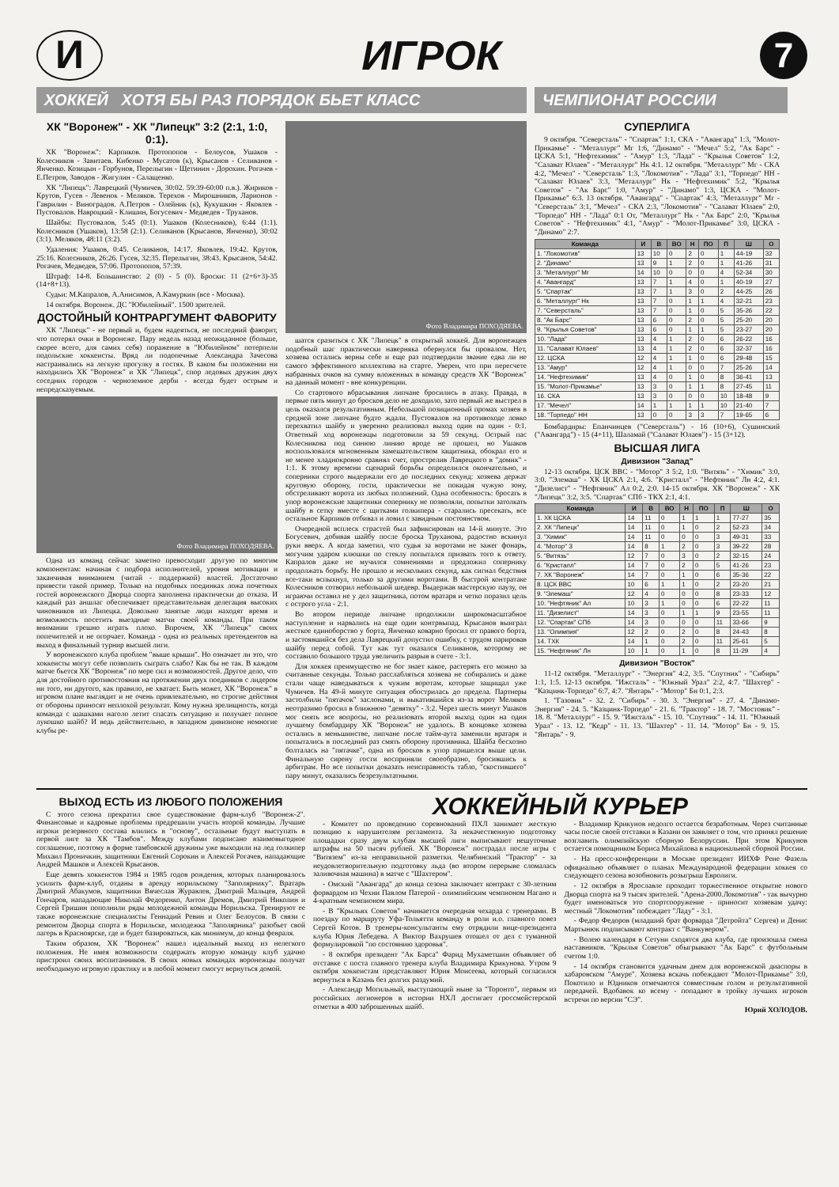И
ИГРОК
7
ХОККЕЙ ХОТЯ БЫ РАЗ ПОРЯДОК БЬЕТ КЛАСС ЧЕМПИОНАТ РОССИИ
ХК "Воронеж" - ХК "Липецк" 3:2 (2:1, 1:0, 0:1).
ХК "Воронеж": Карпиков. Протопопов - Белоусов, Ушаков - Колесников - Завитаев. Кибенко - Мусатов (к), Крысанов - Селиванов - Янченко. Козицын - Горбунов, Перелыгин - Щетинин - Дорохин. Рогачев - Е.Петров, Заводов - Жигулин - Салащенко.
ХК "Липецк": Лаврецкий (Чумичев, 30:02. 59:39-60:00 п.в.). Жириков - Крутов, Гусев - Левенок - Меляков. Терехов - Мирошников, Ларионов - Гаврилин - Виноградов. А.Петров - Олейник (к), Кукушкин - Яковлев - Пустовалов. Навроцкий - Клишин, Богусевич - Медведев - Труханов.
Шайбы: Пустовалов, 5:45 (0:1). Ушаков (Колесников), 6:44 (1:1). Колесников (Ушаков), 13:58 (2:1). Селиванов (Крысанов, Янченко), 30:02 (3:1). Меляков, 48:11 (3:2).
Удаления: Ушаков, 0:45. Селиванов, 14:17. Яковлев, 19:42. Крутов, 25:16. Колесников, 26:26. Гусев, 32:35. Перелыгин, 38:43. Крысанов, 54:42. Рогачев, Медведев, 57:06. Протопопов, 57:39.
Штраф: 14-8. Большинство: 2 (0) - 5 (0). Броски: 11 (2+6+3)-35 (14+8+13).
Судьи: М.Капралов, А.Анисимов, А.Камуркин (все - Москва).
14 октября. Воронеж. ДС "Юбилейный". 1500 зрителей.
ДОСТОЙНЫЙ КОНТРАРГУМЕНТ ФАВОРИТУ
ХК "Липецк" - не первый и, будем надеяться, не последний фаворит, что потерял очки в Воронеже. Пару недель назад неожиданное (больше, скорее всего, для самих себя) поражение в "Юбилейном" потерпели подольские хоккеисты. Вряд ли подопечные Александра Зачесова настраивались на легкую прогулку в гостях. В каком бы положении ни находились ХК "Воронеж" и ХК "Липецк", спор ледовых дружин двух соседних городов - черноземное дерби - всегда будет острым и непредсказуемым.
Фото Владимира ПОХОДЯЕВА.
Одна из команд сейчас заметно превосходит другую по многим компонентам: начиная с подбора исполнителей, уровня мотивации и заканчивая вниманием (читай - поддержкой) властей. Достаточно привести такой пример. Только на подобных поединках ложа почетных гостей воронежского Дворца спорта заполнена практически до отказа. И каждый раз аншлаг обеспечивает представительная делегация высоких чиновников из Липецка. Довольно занятые люди находят время и возможность посетить выездные матчи своей команды. При таком внимании грешно играть плохо. Впрочем, ХК "Липецк" своих попечителей и не огорчает. Команда - одна из реальных претендентов на выход в финальный турнир высшей лиги.
У воронежского клуба проблем "выше крыши". Но означает ли это, что хоккеисты могут себе позволить сыграть слабо? Как бы не так. В каждом матче бьется ХК "Воронеж" по мере сил и возможностей. Другое дело, что для достойного противостояния на протяжении двух поединков с лидером ни того, ни другого, как правило, не хватает. Быть может, ХК "Воронеж" в игровом плане выглядит и не очень привлекательно, но строгие действия от обороны приносят неплохой результат. Кому нужна зрелищность, когда команда с шашками наголо летит спасать ситуацию и получает полное лукошко шайб? И ведь действительно, в западном дивизионе немногие клубы ре-
Фото Владимира ПОХОДЯЕВА.
шатся сразиться с ХК "Липецк" в открытый хоккей. Для воронежцев подобный шаг практически наверняка обернулся бы провалом. Нет, хозяева остались верны себе и еще раз подтвердили звание едва ли не самого эффективного коллектива на старте. Уверен, что при пересчете набранных очков на сумму вложенных в команду средств ХК "Воронеж" на данный момент - вне конкуренции.
Со стартового вбрасывания липчане бросились в атаку. Правда, в первые пять минут до бросков дело не доходило, зато первый же выстрел в цель оказался результативным. Небольшой позиционный промах хозяев в средней зоне липчане будто ждали. Пустовалов на противоходе ловко перехватил шайбу и уверенно реализовал выход один на один - 0:1. Ответный ход воронежцы подготовили за 59 секунд. Острый пас Колесникова под синюю линию вроде не прошел, но Ушаков воспользовался мгновенным замешательством защитника, обокрал его и не менее хладнокровно сравнял счет, прострелив Лаврецкого в "домик" - 1:1. К этому времени сценарий борьбы определился окончательно, и соперники строго выдержали его до последних секунд: хозяева держат круговую оборону, гости, практически не покидая чужую зону, обстреливают ворота из любых положений. Одна особенность: бросать в упор воронежские защитники сопернику не позволяли, попытки затолкать шайбу в сетку вместе с щитками голкипера - старались пресекать, все остальное Карпиков отбивал и ловил с завидным постоянством.
Очередной всплеск страстей был зафиксирован на 14-й минуте. Это Богусевич, добивая шайбу после броска Труханова, радостно вскинул руки вверх. А когда заметил, что судья за воротами не зажег фонарь, могучим ударом клюшки по стеклу попытался призвать того к ответу. Капралов даже не мучился сомнениями и предложил сопернику продолжать борьбу. Не прошло и нескольких секунд, как сигнал бедствия все-таки вспыхнул, только за другими воротами. В быстрой контратаке Колесников сотворил небольшой шедевр. Выдержав мастерскую паузу, он играючи оставил не у дел защитника, потом вратаря и четко поразил цель с острого угла - 2:1.
Во втором периоде липчане продолжили широкомасштабное наступление и нарвались на еще один контрвыпад. Крысанов выиграл жесткое единоборство у борта, Янченко коварно бросил от правого борта, и застоявшийся без дела Лаврецкий допустил ошибку, с трудом парировав шайбу перед собой. Тут как тут оказался Селиванов, которому не составило большого труда увеличить разрыв в счете - 3:1.
Для хоккея преимущество не бог знает какое, растерять его можно за считанные секунды. Только расслабляться хозяева не собирались и даже стали чаще наведываться к чужим воротам, которые защищал уже Чумичев. На 49-й минуте ситуация обострилась до предела. Партнеры застолбили "пятачок" заслонами, и выкатившийся из-за ворот Меляков неотразимо бросил в ближнюю "девятку" - 3:2. Через шесть минут Ушаков мог снять все вопросы, но реализовать второй выход один на один лучшему бомбардиру ХК "Воронеж" не удалось. В концовке хозяева остались в меньшинстве, липчане после тайм-аута заменили вратаря и попытались в последний раз смять оборону противника. Шайба бесхозно болталась на "пятачке", одна из бросков в упор пришелся выше цели. Финальную сирену гости восприняли своеобразно, бросившись к арбитрам. Но все попытки доказать неисправность табло, "скостившего" пару минут, оказались безрезультатными.
СУПЕРЛИГА
9 октября. "Северсталь" - "Спартак" 1:1, СКА - "Авангард" 1:3, "Молот-Прикамье" - "Металлург" Мг 1:6, "Динамо" - "Мечел" 5:2, "Ак Барс" - ЦСКА 5:1, "Нефтехимик" - "Амур" 1:3, "Лада" - "Крылья Советов" 1:2, "Салават Юлаев" - "Металлург" Нк 4:1. 12 октября. "Металлург" Мг - СКА 4:2, "Мечел" - "Северсталь" 1:3, "Локомотив" - "Лада" 3:1, "Торпедо" НН - "Салават Юлаев" 3:3, "Металлург" Нк - "Нефтехимик" 5:2, "Крылья Советов" - "Ак Барс" 1:0, "Амур" - "Динамо" 1:3, ЦСКА - "Молот-Прикамье" 6:3. 13 октября. "Авангард" - "Спартак" 4:3, "Металлург" Мг - "Северсталь" 3:1, "Мечел" - СКА 2:3, "Локомотив" - "Салават Юлаев" 2:0, "Торпедо" НН - "Лада" 0:1 От, "Металлург" Нк - "Ак Барс" 2:0, "Крылья Советов" - "Нефтехимик" 4:1, "Амур" - "Молот-Прикамье" 3:0, ЦСКА - "Динамо" 2:7.
| Команда | И | В | ВО | Н | ПО | П | Ш | О |
| --- | --- | --- | --- | --- | --- | --- | --- | --- |
| 1. "Локомотив" | 13 | 10 | 0 | 2 | 0 | 1 | 44-19 | 32 |
| 2. "Динамо" | 13 | 9 | 1 | 2 | 0 | 1 | 41-26 | 31 |
| 3. "Металлург" Мг | 14 | 10 | 0 | 0 | 0 | 4 | 52-34 | 30 |
| 4. "Авангард" | 13 | 7 | 1 | 4 | 0 | 1 | 40-19 | 27 |
| 5. "Спартак" | 13 | 7 | 1 | 3 | 0 | 2 | 44-25 | 26 |
| 6. "Металлург" Нк | 13 | 7 | 0 | 1 | 1 | 4 | 32-21 | 23 |
| 7. "Северсталь" | 13 | 7 | 0 | 1 | 0 | 5 | 35-26 | 22 |
| 8. "Ак Барс" | 13 | 6 | 0 | 2 | 0 | 5 | 25-20 | 20 |
| 9. "Крылья Советов" | 13 | 6 | 0 | 1 | 1 | 5 | 23-27 | 20 |
| 10. "Лада" | 13 | 4 | 1 | 2 | 0 | 6 | 26-22 | 16 |
| 11. "Салават Юлаев" | 13 | 4 | 1 | 2 | 0 | 6 | 32-37 | 16 |
| 12. ЦСКА | 12 | 4 | 1 | 1 | 0 | 6 | 29-48 | 15 |
| 13. "Амур" | 12 | 4 | 1 | 0 | 0 | 7 | 25-26 | 14 |
| 14. "Нефтехимик" | 13 | 4 | 0 | 1 | 0 | 8 | 36-41 | 13 |
| 15. "Молот-Прикамье" | 13 | 3 | 0 | 1 | 1 | 8 | 27-45 | 11 |
| 16. СКА | 13 | 3 | 0 | 0 | 0 | 10 | 18-48 | 9 |
| 17. "Мечел" | 14 | 1 | 1 | 1 | 1 | 10 | 21-40 | 7 |
| 18. "Торпедо" НН | 13 | 0 | 0 | 3 | 3 | 7 | 19-65 | 6 |
Бомбардиры: Епанчинцев ("Северсталь") - 16 (10+6), Сушинский ("Авангард") - 15 (4+11), Шаламай ("Салават Юлаев") - 15 (3+12).
ВЫСШАЯ ЛИГА
Дивизион "Запад"
12-13 октября. ЦСК ВВС - "Мотор" З 5:2, 1:0. "Витязь" - "Химик" 3:0, 3:0. "Элемаш" - ХК ЦСКА 2:1, 4:6. "Кристалл" - "Нефтяник" Лн 4:2, 4:1. "Дизелист" - "Нефтяник" Ал 0:2, 2:0. 14-15 октября. ХК "Воронеж" - ХК "Липецк" 3:2, 3:5. "Спартак" СПб - ТКХ 2:1, 4:1.
| Команда | И | В | ВО | Н | ПО | П | Ш | О |
| --- | --- | --- | --- | --- | --- | --- | --- | --- |
| 1. ХК ЦСКА | 14 | 11 | 0 | 1 | 1 | 1 | 77-27 | 35 |
| 2. ХК "Липецк" | 14 | 11 | 0 | 1 | 0 | 2 | 52-23 | 34 |
| 3. "Химик" | 14 | 11 | 0 | 0 | 0 | 3 | 49-31 | 33 |
| 4. "Мотор" З | 14 | 8 | 1 | 2 | 0 | 3 | 39-22 | 28 |
| 5. "Витязь" | 12 | 7 | 0 | 3 | 0 | 2 | 32-15 | 24 |
| 6. "Кристалл" | 14 | 7 | 0 | 2 | 0 | 5 | 41-26 | 23 |
| 7. ХК "Воронеж" | 14 | 7 | 0 | 1 | 0 | 6 | 35-36 | 22 |
| 8. ЦСК ВВС | 10 | 6 | 1 | 1 | 0 | 2 | 23-20 | 21 |
| 9. "Элемаш" | 12 | 4 | 0 | 0 | 0 | 8 | 23-33 | 12 |
| 10. "Нефтяник" Ал | 10 | 3 | 1 | 0 | 0 | 6 | 22-22 | 11 |
| 11. "Дизелист" | 14 | 3 | 0 | 1 | 1 | 9 | 23-55 | 11 |
| 12. "Спартак" СПб | 14 | 3 | 0 | 0 | 0 | 11 | 33-66 | 9 |
| 13. "Олимпия" | 12 | 2 | 0 | 2 | 0 | 8 | 24-43 | 8 |
| 14. ТХК | 14 | 1 | 0 | 2 | 0 | 11 | 25-61 | 5 |
| 15. "Нефтяник" Лн | 10 | 1 | 0 | 1 | 0 | 8 | 11-29 | 4 |
Дивизион "Восток"
11-12 октября. "Металлург" - "Энергия" 4:2, 3:5. "Спутник" - "Сибирь" 1:1, 1:5. 12-13 октября. "Ижсталь" - "Южный Урал" 2:2, 4:7. "Шахтер" - "Казцинк-Торпедо" 6:7, 4:7. "Янтарь" - "Мотор" Бн 0:1, 2:3.
1. "Газовик" - 32. 2. "Сибирь" - 30. 3. "Энергия" - 27. 4. "Динамо-Энергия" - 24. 5. "Казцинк-Торпедо" - 21. 6. "Трактор" - 18. 7. "Мостовик" - 18. 8. "Металлург" - 15. 9. "Ижсталь" - 15. 10. "Спутник" - 14. 11. "Южный Урал" - 13. 12. "Кедр" - 11. 13. "Шахтер" - 11. 14. "Мотор" Бн - 9. 15. "Янтарь" - 9.
ВЫХОД ЕСТЬ ИЗ ЛЮБОГО ПОЛОЖЕНИЯ
С этого сезона прекратил свое существование фарм-клуб "Воронеж-2". Финансовые и кадровые проблемы предрешили участь второй команды. Лучшие игроки резервного состава влились в "основу", остальные будут выступать в первой лиге за ХК "Тамбов". Между клубами подписано взаимовыгодное соглашение, поэтому в форме тамбовской дружины уже выходили на лед голкипер Михаил Проничкин, защитники Евгений Сорокин и Алексей Рогачев, нападающие Андрей Машков и Алексей Крысанов.
Еще девять хоккеистов 1984 и 1985 годов рождения, которых планировалось усилить фарм-клуб, отданы в аренду норильскому "Заполярнику". Вратарь Дмитрий Абакумов, защитники Вячеслав Журавлев, Дмитрий Мальцев, Андрей Гончаров, нападающие Николай Федоренко, Антон Дремов, Дмитрий Николин и Сергей Гришин пополнили ряды молодежной команды Норильска. Тренируют ее также воронежские специалисты Геннадий Ревин и Олег Белоусов. В связи с ремонтом Дворца спорта в Норильске, молодежка "Заполярника" разобьет свой лагерь в Красноярске, где и будет базироваться, как минимум, до конца февраля.
Таким образом, ХК "Воронеж" нашел идеальный выход из нелегкого положения. Не имея возможности содержать вторую команду клуб удачно пристроил своих воспитанников. В своих новых командах воронежцы получат необходимую игровую практику и в любой момент смогут вернуться домой.
ХОККЕЙНЫЙ КУРЬЕР
- Комитет по проведению соревнований ПХЛ занимает жесткую позицию к нарушителям регламента. За некачественную подготовку площадки сразу двум клубам высшей лиги выписывают нешуточные штрафы на 50 тысяч рублей. ХК "Воронеж" пострадал после игры с "Витязем" из-за неправильной разметки. Челябинский "Трактор" - за неудовлетворительную подготовку льда (во втором перерыве сломалась заливочная машина) в матче с "Шахтером".
- Омский "Авангард" до конца сезона заключает контракт с 30-летним форвардом из Чехии Павлом Патерой - олимпийским чемпионом Нагано и 4-кратным чемпионом мира.
- В "Крыльях Советов" начинается очередная чехарда с тренерами. В поездку по маршруту Уфа-Тольятти команду в роли и.о. главного повез Сергей Котов. В тренеры-консультанты ему отрядили вице-президента клуба Юрия Лебедева. А Виктор Вахрушев отошел от дел с туманной формулировкой "по состоянию здоровья".
- 8 октября президент "Ак Барса" Фарид Мухаметшин объявляет об отставке с поста главного тренера клуба Владимира Крикунова. Утром 9 октября хоккеистам представляют Юрия Моисеева, который согласился вернуться в Казань без долгих раздумий.
- Александр Могильный, выступающий ныне за "Торонто", первым из российских легионеров в истории НХЛ достигает гроссмейстерской отметки в 400 заброшенных шайб.
- Владимир Крикунов недолго остается безработным. Через считанные часы после своей отставки в Казани он заявляет о том, что принял решение возглавить олимпийскую сборную Белоруссии. При этом Крикунов остается помощником Бориса Михайлова в национальной сборной России.
- На пресс-конференции в Москве президент ИИХФ Рене Фазель официально объявляет о планах Международной федерации хоккея со следующего сезона возобновить розыгрыш Евролиги.
- 12 октября в Ярославле проходит торжественное открытие нового Дворца спорта на 9 тысяч зрителей. "Арена-2000.Локомотив" - так вычурно будет именоваться это спортсооружение - приносит хозяевам удачу: местный "Локомотив" побеждает "Ладу" - 3:1.
- Федор Федоров (младший брат форварда "Детройта" Сергея) и Денис Мартынюк подписывают контракт с "Ванкувером".
- Волею календаря в Сетуни сходятся два клуба, где произошла смена наставников. "Крылья Советов" обыгрывают "Ак Барс" с футбольным счетом 1:0.
- 14 октября становится удачным днем для воронежской диаспоры в хабаровском "Амуре". Хозяева вскачь побеждают "Молот-Прикамье" 3:0, Покотило и Юдников отмечаются совместным голом и результативной передачей. Вдобавок ко всему - попадают в тройку лучших игроков встречи по версии "СЭ".
Юрий ХОЛОДОВ.